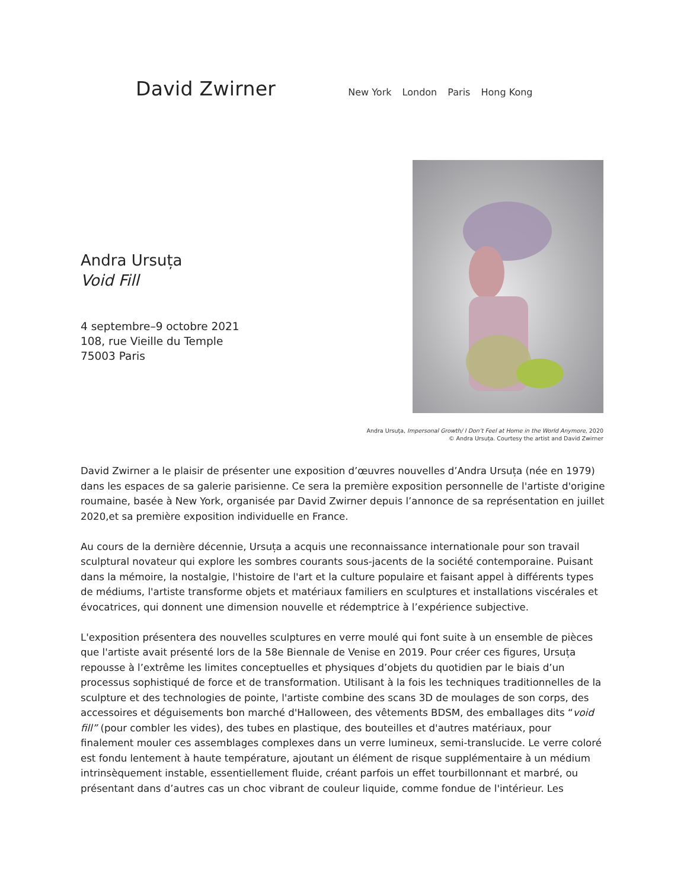David Zwirner
New York London Paris Hong Kong
Andra Ursuța
Void Fill
4 septembre–9 octobre 2021
108, rue Vieille du Temple
75003 Paris
Andra Ursuța, Impersonal Growth/ I Don’t Feel at Home in the World Anymore, 2020
© Andra Ursuța. Courtesy the artist and David Zwirner
David Zwirner a le plaisir de présenter une exposition d’œuvres nouvelles d’Andra Ursuța (née en 1979) dans les espaces de sa galerie parisienne. Ce sera la première exposition personnelle de l'artiste d'origine roumaine, basée à New York, organisée par David Zwirner depuis l’annonce de sa représentation en juillet 2020,et sa première exposition individuelle en France.
Au cours de la dernière décennie, Ursuța a acquis une reconnaissance internationale pour son travail sculptural novateur qui explore les sombres courants sous-jacents de la société contemporaine. Puisant dans la mémoire, la nostalgie, l'histoire de l'art et la culture populaire et faisant appel à différents types de médiums, l'artiste transforme objets et matériaux familiers en sculptures et installations viscérales et évocatrices, qui donnent une dimension nouvelle et rédemptrice à l’expérience subjective.
L'exposition présentera des nouvelles sculptures en verre moulé qui font suite à un ensemble de pièces que l'artiste avait présenté lors de la 58e Biennale de Venise en 2019. Pour créer ces figures, Ursuța repousse à l’extrême les limites conceptuelles et physiques d’objets du quotidien par le biais d’un processus sophistiqué de force et de transformation. Utilisant à la fois les techniques traditionnelles de la sculpture et des technologies de pointe, l'artiste combine des scans 3D de moulages de son corps, des accessoires et déguisements bon marché d'Halloween, des vêtements BDSM, des emballages dits “void fill” (pour combler les vides), des tubes en plastique, des bouteilles et d'autres matériaux, pour finalement mouler ces assemblages complexes dans un verre lumineux, semi-translucide. Le verre coloré est fondu lentement à haute température, ajoutant un élément de risque supplémentaire à un médium intrinsèquement instable, essentiellement fluide, créant parfois un effet tourbillonnant et marbré, ou présentant dans d’autres cas un choc vibrant de couleur liquide, comme fondue de l'intérieur. Les